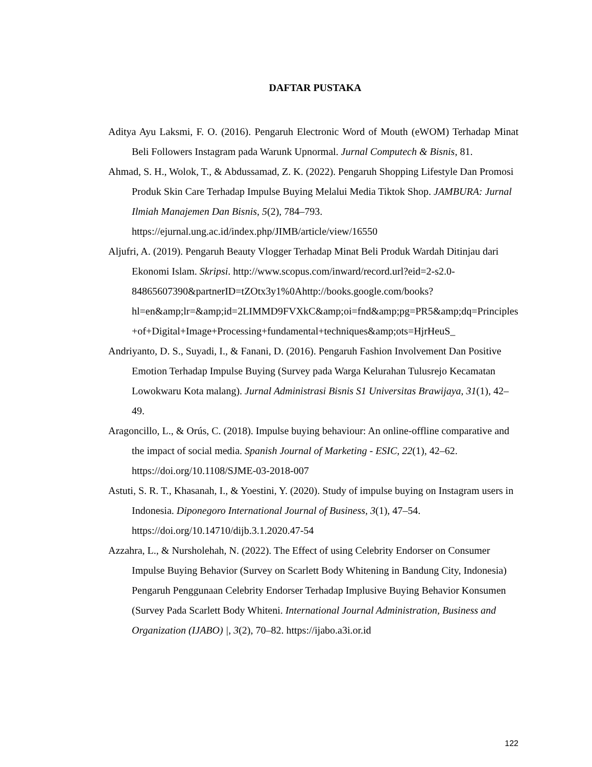DAFTAR PUSTAKA
Aditya Ayu Laksmi, F. O. (2016). Pengaruh Electronic Word of Mouth (eWOM) Terhadap Minat Beli Followers Instagram pada Warunk Upnormal. Jurnal Computech & Bisnis, 81.
Ahmad, S. H., Wolok, T., & Abdussamad, Z. K. (2022). Pengaruh Shopping Lifestyle Dan Promosi Produk Skin Care Terhadap Impulse Buying Melalui Media Tiktok Shop. JAMBURA: Jurnal Ilmiah Manajemen Dan Bisnis, 5(2), 784–793. https://ejurnal.ung.ac.id/index.php/JIMB/article/view/16550
Aljufri, A. (2019). Pengaruh Beauty Vlogger Terhadap Minat Beli Produk Wardah Ditinjau dari Ekonomi Islam. Skripsi. http://www.scopus.com/inward/record.url?eid=2-s2.0-84865607390&partnerID=tZOtx3y1%0Ahttp://books.google.com/books?hl=en&amp;lr=&amp;id=2LIMMD9FVXkC&amp;oi=fnd&amp;pg=PR5&amp;dq=Principles+of+Digital+Image+Processing+fundamental+techniques&amp;ots=HjrHeuS_
Andriyanto, D. S., Suyadi, I., & Fanani, D. (2016). Pengaruh Fashion Involvement Dan Positive Emotion Terhadap Impulse Buying (Survey pada Warga Kelurahan Tulusrejo Kecamatan Lowokwaru Kota malang). Jurnal Administrasi Bisnis S1 Universitas Brawijaya, 31(1), 42–49.
Aragoncillo, L., & Orús, C. (2018). Impulse buying behaviour: An online-offline comparative and the impact of social media. Spanish Journal of Marketing - ESIC, 22(1), 42–62. https://doi.org/10.1108/SJME-03-2018-007
Astuti, S. R. T., Khasanah, I., & Yoestini, Y. (2020). Study of impulse buying on Instagram users in Indonesia. Diponegoro International Journal of Business, 3(1), 47–54. https://doi.org/10.14710/dijb.3.1.2020.47-54
Azzahra, L., & Nursholehah, N. (2022). The Effect of using Celebrity Endorser on Consumer Impulse Buying Behavior (Survey on Scarlett Body Whitening in Bandung City, Indonesia) Pengaruh Penggunaan Celebrity Endorser Terhadap Implusive Buying Behavior Konsumen (Survey Pada Scarlett Body Whiteni. International Journal Administration, Business and Organization (IJABO) |, 3(2), 70–82. https://ijabo.a3i.or.id
122